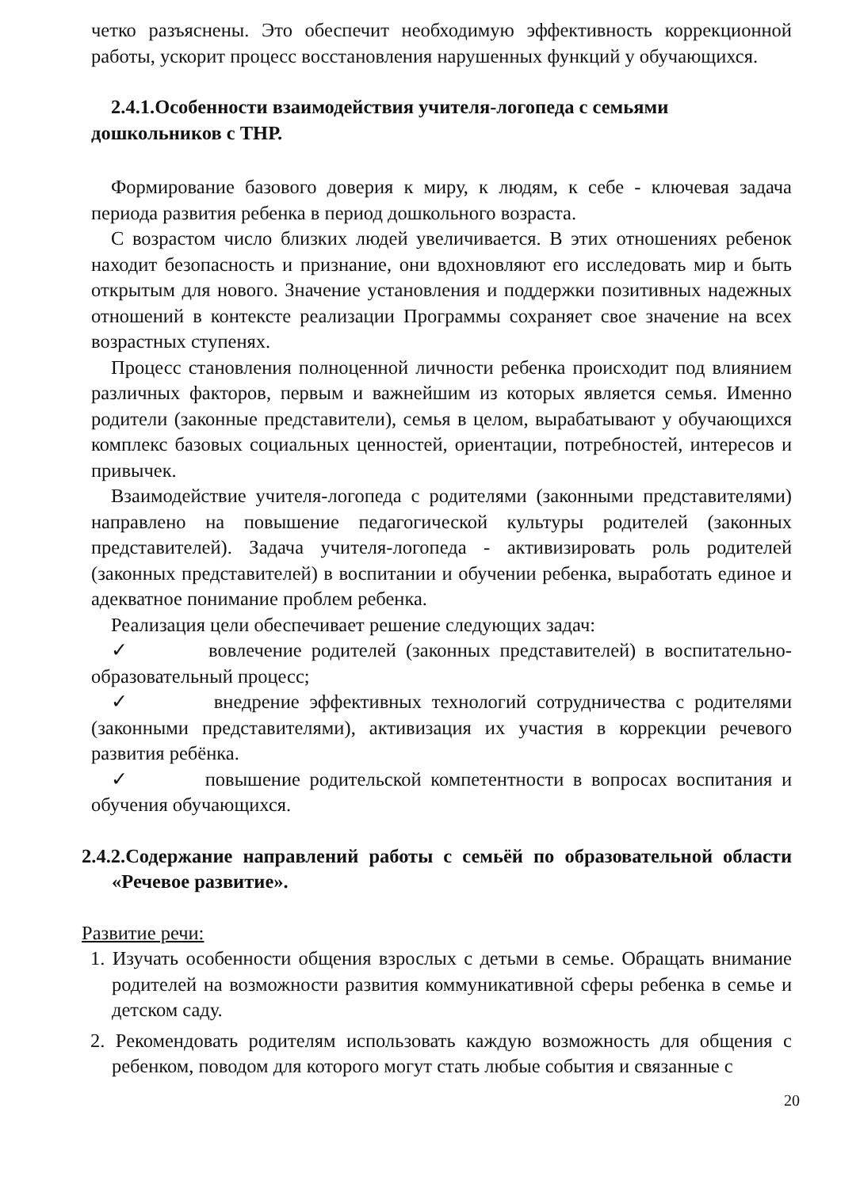четко разъяснены. Это обеспечит необходимую эффективность коррекционной работы, ускорит процесс восстановления нарушенных функций у обучающихся.
2.4.1.Особенности взаимодействия учителя-логопеда с семьями дошкольников с ТНР.
Формирование базового доверия к миру, к людям, к себе - ключевая задача периода развития ребенка в период дошкольного возраста.
С возрастом число близких людей увеличивается. В этих отношениях ребенок находит безопасность и признание, они вдохновляют его исследовать мир и быть открытым для нового. Значение установления и поддержки позитивных надежных отношений в контексте реализации Программы сохраняет свое значение на всех возрастных ступенях.
Процесс становления полноценной личности ребенка происходит под влиянием различных факторов, первым и важнейшим из которых является семья. Именно родители (законные представители), семья в целом, вырабатывают у обучающихся комплекс базовых социальных ценностей, ориентации, потребностей, интересов и привычек.
Взаимодействие учителя-логопеда с родителями (законными представителями) направлено на повышение педагогической культуры родителей (законных представителей). Задача учителя-логопеда - активизировать роль родителей (законных представителей) в воспитании и обучении ребенка, выработать единое и адекватное понимание проблем ребенка.
Реализация цели обеспечивает решение следующих задач:
✓ вовлечение родителей (законных представителей) в воспитательно-образовательный процесс;
✓ внедрение эффективных технологий сотрудничества с родителями (законными представителями), активизация их участия в коррекции речевого развития ребёнка.
✓ повышение родительской компетентности в вопросах воспитания и обучения обучающихся.
2.4.2.Содержание направлений работы с семьёй по образовательной области «Речевое развитие».
Развитие речи:
1. Изучать особенности общения взрослых с детьми в семье. Обращать внимание родителей на возможности развития коммуникативной сферы ребенка в семье и детском саду.
2. Рекомендовать родителям использовать каждую возможность для общения с ребенком, поводом для которого могут стать любые события и связанные с
20